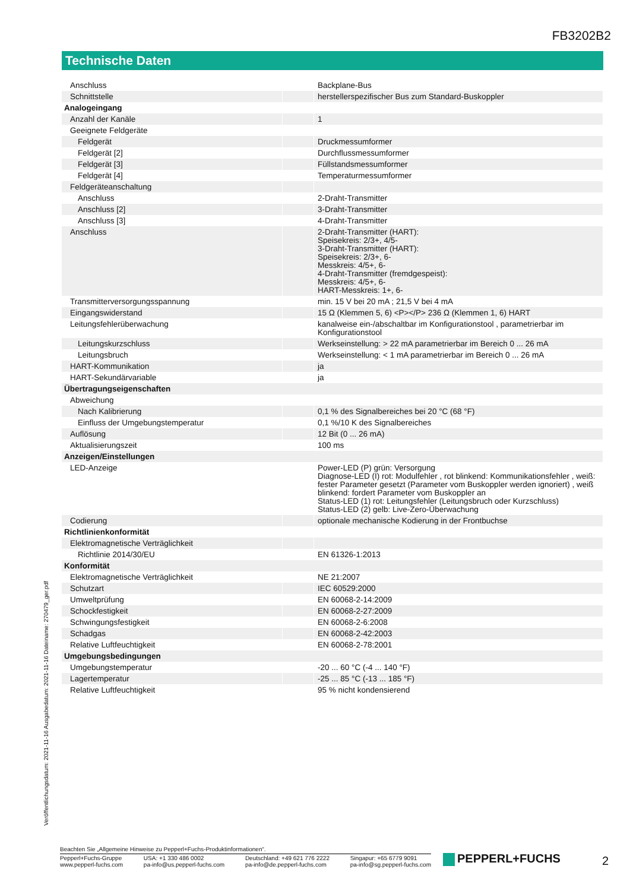FB3202B2
Technische Daten
| Anschluss | | Backplane-Bus |
| Schnittstelle | | herstellerspezifischer Bus zum Standard-Buskoppler |
| Analogeingang | | |
| Anzahl der Kanäle | | 1 |
| Geeignete Feldgeräte | | |
| Feldgerät | | Druckmessumformer |
| Feldgerät [2] | | Durchflussmessumformer |
| Feldgerät [3] | | Füllstandsmessumformer |
| Feldgerät [4] | | Temperaturmessumformer |
| Feldgeräteanschaltung | | |
| Anschluss | | 2-Draht-Transmitter |
| Anschluss [2] | | 3-Draht-Transmitter |
| Anschluss [3] | | 4-Draht-Transmitter |
| Anschluss | | 2-Draht-Transmitter (HART): Speisekreis: 2/3+, 4/5- 3-Draht-Transmitter (HART): Speisekreis: 2/3+, 6- Messkreis: 4/5+, 6- 4-Draht-Transmitter (fremdgespeist): Messkreis: 4/5+, 6- HART-Messkreis: 1+, 6- |
| Transmitterversorgungsspannung | | min. 15 V bei 20 mA ; 21,5 V bei 4 mA |
| Eingangswiderstand | | 15 Ω (Klemmen 5, 6) <P></P> 236 Ω (Klemmen 1, 6) HART |
| Leitungsfehlerüberwachung | | kanalweise ein-/abschaltbar im Konfigurationstool , parametrierbar im Konfigurationstool |
| Leitungskurzschluss | | Werkseinstellung: > 22 mA parametrierbar im Bereich 0 ... 26 mA |
| Leitungsbruch | | Werkseinstellung: < 1 mA parametrierbar im Bereich 0 ... 26 mA |
| HART-Kommunikation | | ja |
| HART-Sekundärvariable | | ja |
| Übertragungseigenschaften | | |
| Abweichung | | |
| Nach Kalibrierung | | 0,1 % des Signalbereiches bei 20 °C (68 °F) |
| Einfluss der Umgebungstemperatur | | 0,1 %/10 K des Signalbereiches |
| Auflösung | | 12 Bit (0 ... 26 mA) |
| Aktualisierungszeit | | 100 ms |
| Anzeigen/Einstellungen | | |
| LED-Anzeige | | Power-LED (P) grün: Versorgung Diagnose-LED (I) rot: Modulfehler , rot blinkend: Kommunikationsfehler , weiß: fester Parameter gesetzt (Parameter vom Buskoppler werden ignoriert) , weiß blinkend: fordert Parameter vom Buskoppler an Status-LED (1) rot: Leitungsfehler (Leitungsbruch oder Kurzschluss) Status-LED (2) gelb: Live-Zero-Überwachung |
| Codierung | | optionale mechanische Kodierung in der Frontbuchse |
| Richtlinienkonformität | | |
| Elektromagnetische Verträglichkeit | | |
| Richtlinie 2014/30/EU | | EN 61326-1:2013 |
| Konformität | | |
| Elektromagnetische Verträglichkeit | | NE 21:2007 |
| Schutzart | | IEC 60529:2000 |
| Umweltprüfung | | EN 60068-2-14:2009 |
| Schockfestigkeit | | EN 60068-2-27:2009 |
| Schwingungsfestigkeit | | EN 60068-2-6:2008 |
| Schadgas | | EN 60068-2-42:2003 |
| Relative Luftfeuchtigkeit | | EN 60068-2-78:2001 |
| Umgebungsbedingungen | | |
| Umgebungstemperatur | | -20 ... 60 °C (-4 ... 140 °F) |
| Lagertemperatur | | -25 ... 85 °C (-13 ... 185 °F) |
| Relative Luftfeuchtigkeit | | 95 % nicht kondensierend |
Veröffentlichungsdatum: 2021-11-16 Ausgabedatum: 2021-11-16 Dateiname: 270479_ger.pdf
Beachten Sie „Allgemeine Hinweise zu Pepperl+Fuchs-Produktinformationen“.
Pepperl+Fuchs-Gruppe
www.pepperl-fuchs.com
USA: +1 330 486 0002
pa-info@us.pepperl-fuchs.com
Deutschland: +49 621 776 2222
pa-info@de.pepperl-fuchs.com
Singapur: +65 6779 9091
pa-info@sg.pepperl-fuchs.com
PEPPERL+FUCHS 2